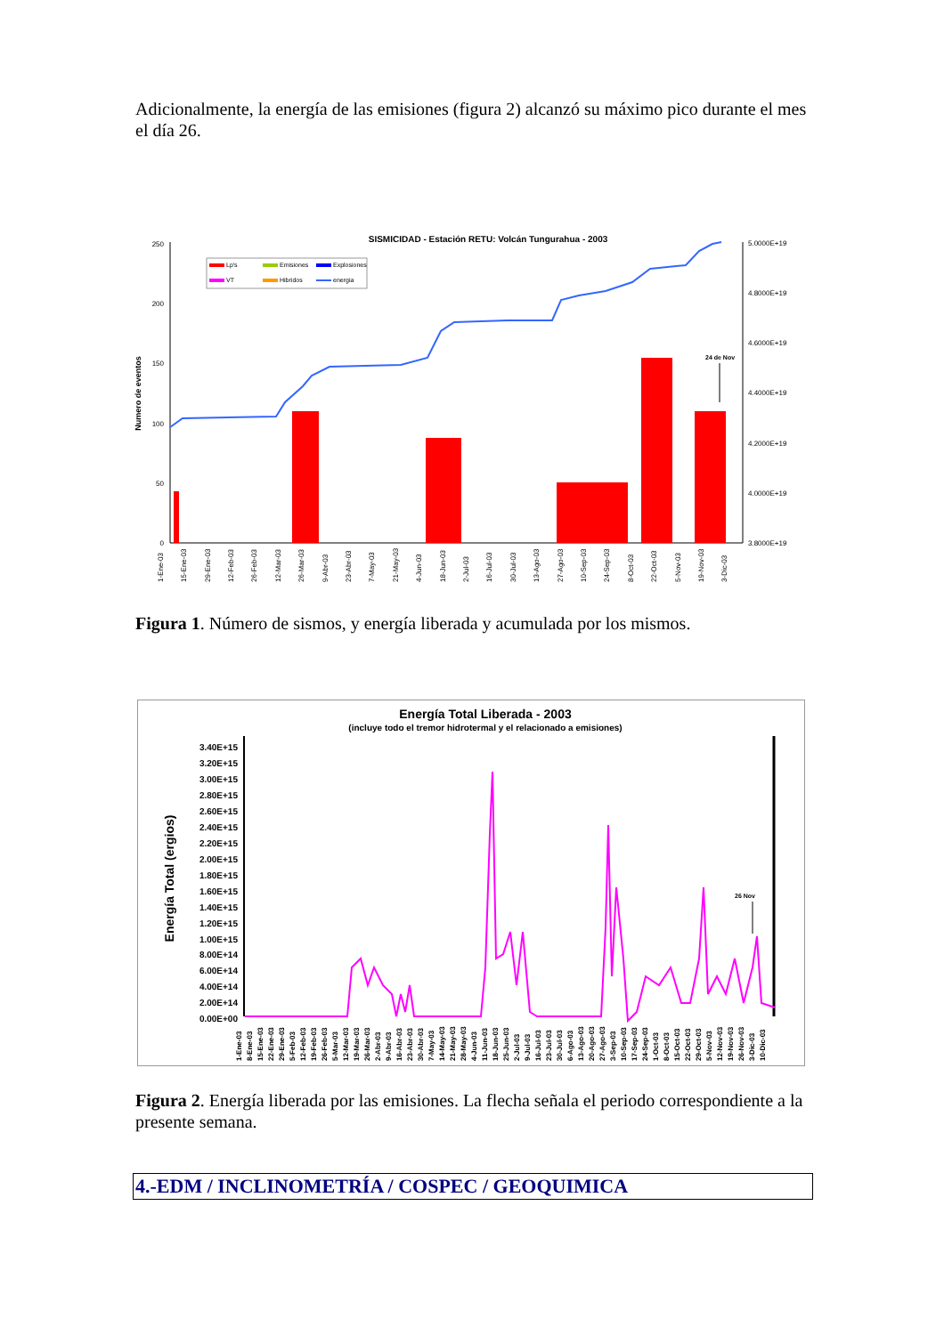Adicionalmente, la energía de las emisiones (figura 2) alcanzó su máximo pico durante el mes el día 26.
SISMICIDAD - Estación RETU: Volcán Tungurahua - 2003
250
200
150
100
50
0
5.0000E+19
4.8000E+19
4.6000E+19
4.4000E+19
4.2000E+19
4.0000E+19
3.8000E+19
Numero de eventos
Lp's
Emisiones
Explosiones
VT
Hibridos
energia
24 de Nov
1-Ene-03
15-Ene-03
29-Ene-03
12-Feb-03
26-Feb-03
12-Mar-03
26-Mar-03
9-Abr-03
23-Abr-03
7-May-03
21-May-03
4-Jun-03
18-Jun-03
2-Jul-03
16-Jul-03
30-Jul-03
13-Ago-03
27-Ago-03
10-Sep-03
24-Sep-03
8-Oct-03
22-Oct-03
5-Nov-03
19-Nov-03
3-Dic-03
Figura 1. Número de sismos, y energía liberada y acumulada por los mismos.
Energía Total Liberada - 2003
(incluye todo el tremor hidrotermal y el relacionado a emisiones)
3.40E+15
3.20E+15
3.00E+15
2.80E+15
2.60E+15
2.40E+15
2.20E+15
2.00E+15
1.80E+15
1.60E+15
1.40E+15
1.20E+15
1.00E+15
8.00E+14
6.00E+14
4.00E+14
2.00E+14
0.00E+00
Energía Total (ergios)
26 Nov
1-Ene-03
8-Ene-03
15-Ene-03
22-Ene-03
29-Ene-03
5-Feb-03
12-Feb-03
19-Feb-03
26-Feb-03
5-Mar-03
12-Mar-03
19-Mar-03
26-Mar-03
2-Abr-03
9-Abr-03
16-Abr-03
23-Abr-03
30-Abr-03
7-May-03
14-May-03
21-May-03
28-May-03
4-Jun-03
11-Jun-03
18-Jun-03
25-Jun-03
2-Jul-03
9-Jul-03
16-Jul-03
23-Jul-03
30-Jul-03
6-Ago-03
13-Ago-03
20-Ago-03
27-Ago-03
3-Sep-03
10-Sep-03
17-Sep-03
24-Sep-03
1-Oct-03
8-Oct-03
15-Oct-03
22-Oct-03
29-Oct-03
5-Nov-03
12-Nov-03
19-Nov-03
26-Nov-03
3-Dic-03
10-Dic-03
Figura 2. Energía liberada por las emisiones. La flecha señala el periodo correspondiente a la presente semana.
4.-EDM / INCLINOMETRÍA / COSPEC / GEOQUIMICA